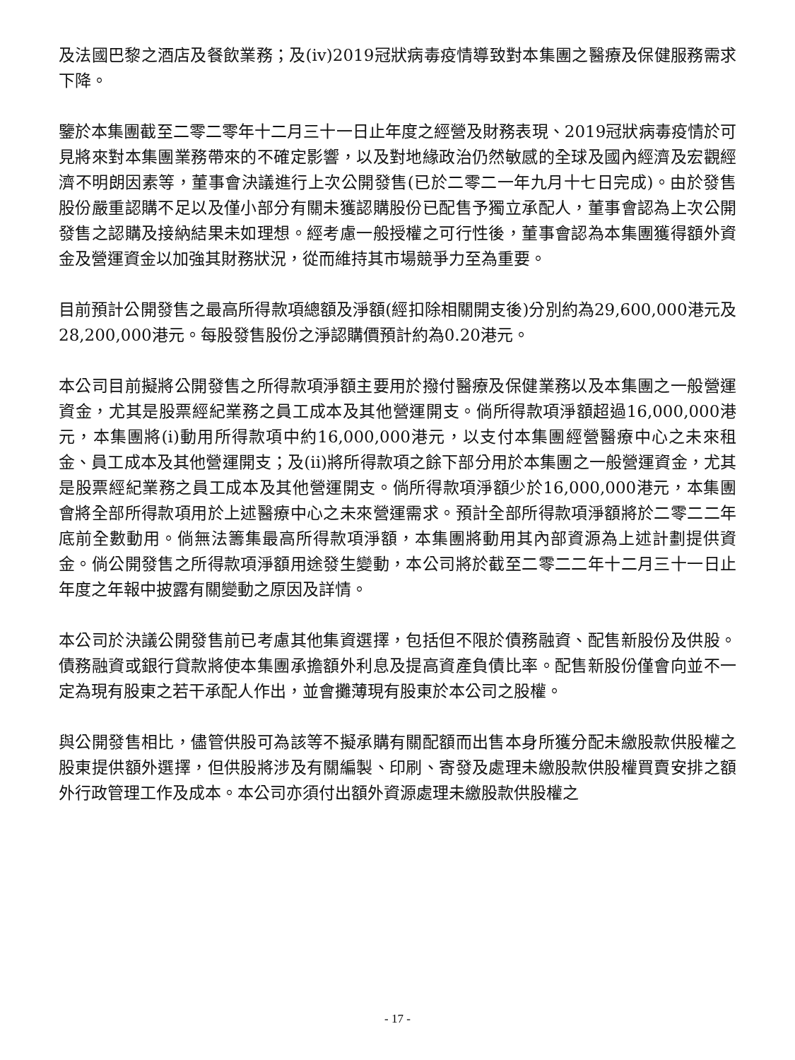及法國巴黎之酒店及餐飲業務；及(iv)2019冠狀病毒疫情導致對本集團之醫療及保健服務需求下降。
鑒於本集團截至二零二零年十二月三十一日止年度之經營及財務表現、2019冠狀病毒疫情於可見將來對本集團業務帶來的不確定影響，以及對地緣政治仍然敏感的全球及國內經濟及宏觀經濟不明朗因素等，董事會決議進行上次公開發售(已於二零二一年九月十七日完成)。由於發售股份嚴重認購不足以及僅小部分有關未獲認購股份已配售予獨立承配人，董事會認為上次公開發售之認購及接納結果未如理想。經考慮一般授權之可行性後，董事會認為本集團獲得額外資金及營運資金以加強其財務狀況，從而維持其市場競爭力至為重要。
目前預計公開發售之最高所得款項總額及淨額(經扣除相關開支後)分別約為29,600,000港元及28,200,000港元。每股發售股份之淨認購價預計約為0.20港元。
本公司目前擬將公開發售之所得款項淨額主要用於撥付醫療及保健業務以及本集團之一般營運資金，尤其是股票經紀業務之員工成本及其他營運開支。倘所得款項淨額超過16,000,000港元，本集團將(i)動用所得款項中約16,000,000港元，以支付本集團經營醫療中心之未來租金、員工成本及其他營運開支；及(ii)將所得款項之餘下部分用於本集團之一般營運資金，尤其是股票經紀業務之員工成本及其他營運開支。倘所得款項淨額少於16,000,000港元，本集團會將全部所得款項用於上述醫療中心之未來營運需求。預計全部所得款項淨額將於二零二二年底前全數動用。倘無法籌集最高所得款項淨額，本集團將動用其內部資源為上述計劃提供資金。倘公開發售之所得款項淨額用途發生變動，本公司將於截至二零二二年十二月三十一日止年度之年報中披露有關變動之原因及詳情。
本公司於決議公開發售前已考慮其他集資選擇，包括但不限於債務融資、配售新股份及供股。債務融資或銀行貸款將使本集團承擔額外利息及提高資產負債比率。配售新股份僅會向並不一定為現有股東之若干承配人作出，並會攤薄現有股東於本公司之股權。
與公開發售相比，儘管供股可為該等不擬承購有關配額而出售本身所獲分配未繳股款供股權之股東提供額外選擇，但供股將涉及有關編製、印刷、寄發及處理未繳股款供股權買賣安排之額外行政管理工作及成本。本公司亦須付出額外資源處理未繳股款供股權之
- 17 -